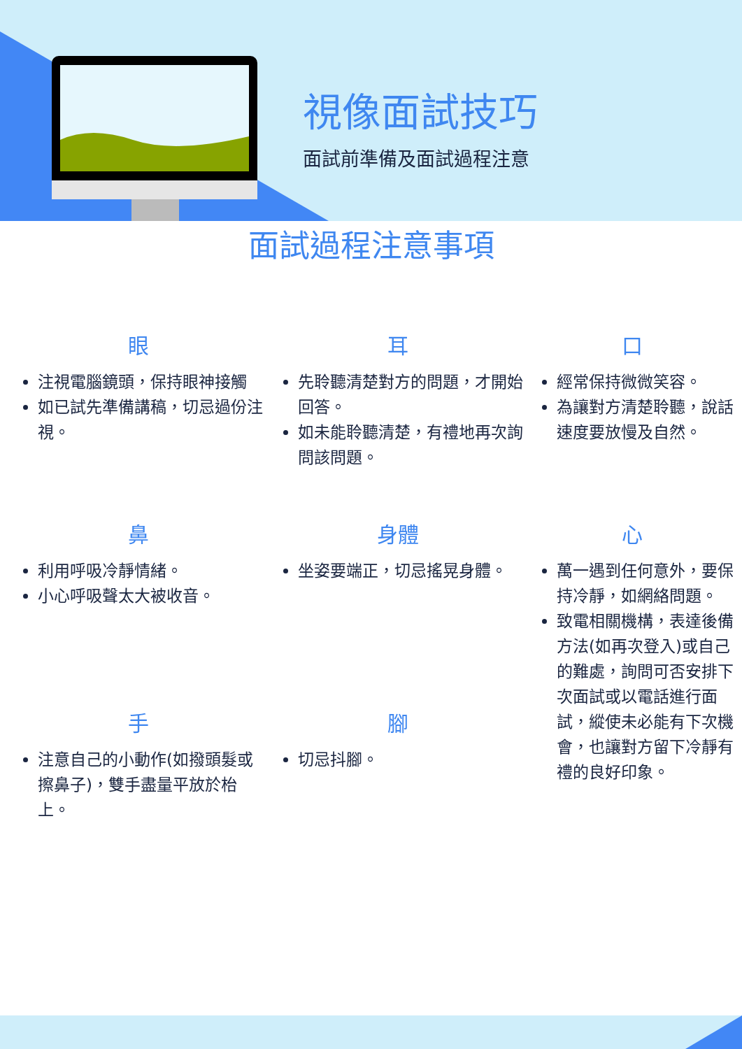視像面試技巧
面試前準備及面試過程注意
面試過程注意事項
眼
注視電腦鏡頭，保持眼神接觸
如已試先準備講稿，切忌過份注視。
耳
先聆聽清楚對方的問題，才開始回答。
如未能聆聽清楚，有禮地再次詢問該問題。
口
經常保持微微笑容。
為讓對方清楚聆聽，說話速度要放慢及自然。
鼻
利用呼吸冷靜情緒。
小心呼吸聲太大被收音。
身體
坐姿要端正，切忌搖晃身體。
心
萬一遇到任何意外，要保持冷靜，如網絡問題。
致電相關機構，表達後備方法(如再次登入)或自己的難處，詢問可否安排下次面試或以電話進行面試，縱使未必能有下次機會，也讓對方留下冷靜有禮的良好印象。
手
注意自己的小動作(如撥頭髮或擦鼻子)，雙手盡量平放於枱上。
腳
切忌抖腳。